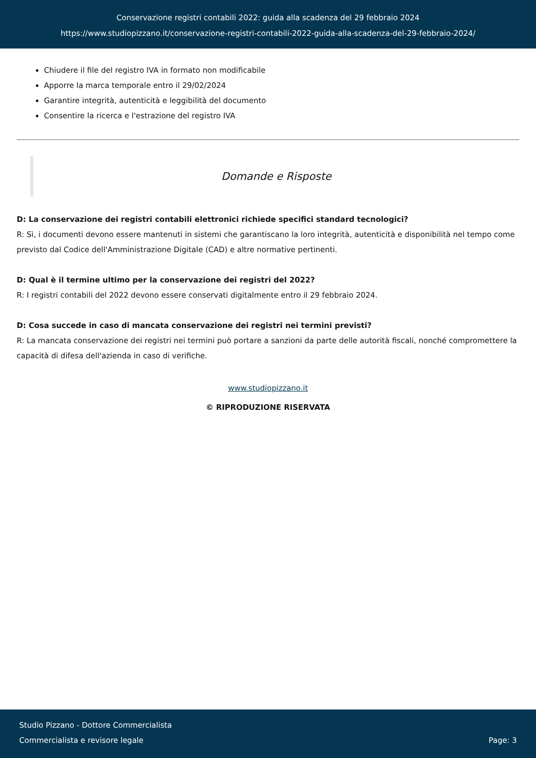Conservazione registri contabili 2022: guida alla scadenza del 29 febbraio 2024
https://www.studiopizzano.it/conservazione-registri-contabili-2022-guida-alla-scadenza-del-29-febbraio-2024/
Chiudere il file del registro IVA in formato non modificabile
Apporre la marca temporale entro il 29/02/2024
Garantire integrità, autenticità e leggibilità del documento
Consentire la ricerca e l'estrazione del registro IVA
Domande e Risposte
D: La conservazione dei registri contabili elettronici richiede specifici standard tecnologici?
R: Sì, i documenti devono essere mantenuti in sistemi che garantiscano la loro integrità, autenticità e disponibilità nel tempo come previsto dal Codice dell'Amministrazione Digitale (CAD) e altre normative pertinenti.
D: Qual è il termine ultimo per la conservazione dei registri del 2022?
R: I registri contabili del 2022 devono essere conservati digitalmente entro il 29 febbraio 2024.
D: Cosa succede in caso di mancata conservazione dei registri nei termini previsti?
R: La mancata conservazione dei registri nei termini può portare a sanzioni da parte delle autorità fiscali, nonché compromettere la capacità di difesa dell'azienda in caso di verifiche.
www.studiopizzano.it
© RIPRODUZIONE RISERVATA
Studio Pizzano - Dottore Commercialista
Commercialista e revisore legale
Page: 3